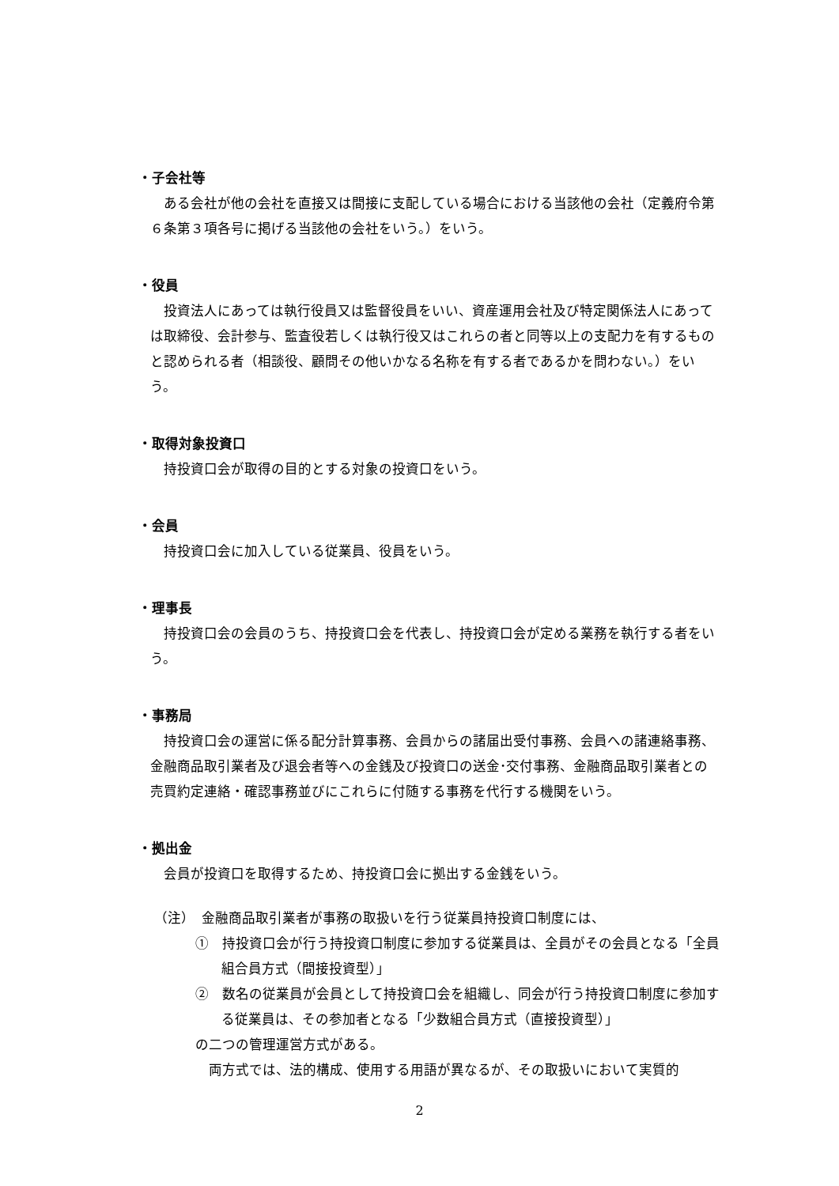・子会社等
ある会社が他の会社を直接又は間接に支配している場合における当該他の会社（定義府令第６条第３項各号に掲げる当該他の会社をいう。）をいう。
・役員
投資法人にあっては執行役員又は監督役員をいい、資産運用会社及び特定関係法人にあっては取締役、会計参与、監査役若しくは執行役又はこれらの者と同等以上の支配力を有するものと認められる者（相談役、顧問その他いかなる名称を有する者であるかを問わない。）をいう。
・取得対象投資口
持投資口会が取得の目的とする対象の投資口をいう。
・会員
持投資口会に加入している従業員、役員をいう。
・理事長
持投資口会の会員のうち、持投資口会を代表し、持投資口会が定める業務を執行する者をいう。
・事務局
持投資口会の運営に係る配分計算事務、会員からの諸届出受付事務、会員への諸連絡事務、金融商品取引業者及び退会者等への金銭及び投資口の送金･交付事務、金融商品取引業者との売買約定連絡・確認事務並びにこれらに付随する事務を代行する機関をいう。
・拠出金
会員が投資口を取得するため、持投資口会に拠出する金銭をいう。
（注）　金融商品取引業者が事務の取扱いを行う従業員持投資口制度には、
①　持投資口会が行う持投資口制度に参加する従業員は、全員がその会員となる「全員組合員方式（間接投資型）」
②　数名の従業員が会員として持投資口会を組織し、同会が行う持投資口制度に参加する従業員は、その参加者となる「少数組合員方式（直接投資型）」
の二つの管理運営方式がある。
両方式では、法的構成、使用する用語が異なるが、その取扱いにおいて実質的
2